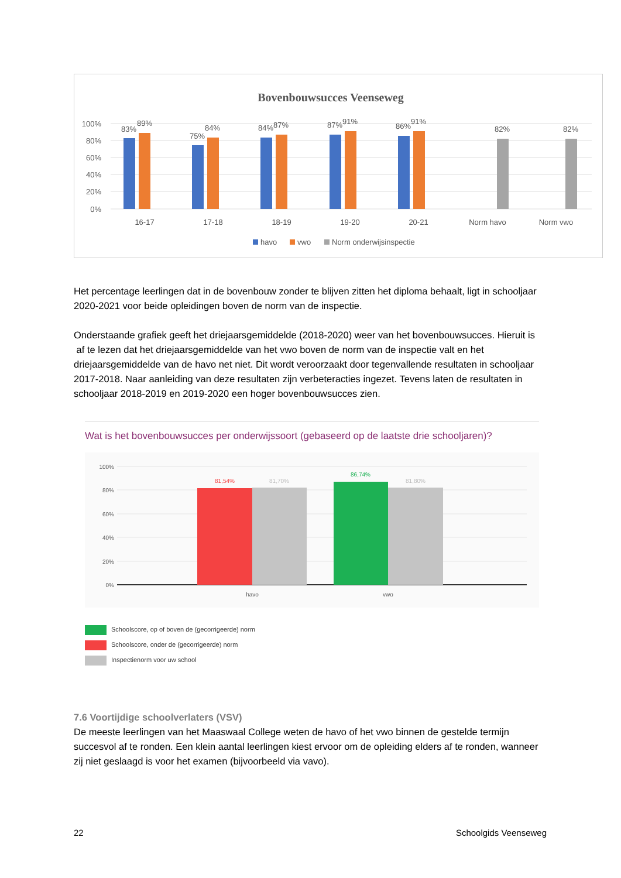Bovenbouwsucces Veenseweg
100%
80%
60%
40%
20%
0%
83%
89%
75%
84%
84%
87%
87%
91%
86%
91%
82%
82%
16-17
17-18
18-19
19-20
20-21
Norm havo
Norm vwo
havo
vwo
Norm onderwijsinspectie
Het percentage leerlingen dat in de bovenbouw zonder te blijven zitten het diploma behaalt, ligt in schooljaar 2020-2021 voor beide opleidingen boven de norm van de inspectie.
Onderstaande grafiek geeft het driejaarsgemiddelde (2018-2020) weer van het bovenbouwsucces. Hieruit is af te lezen dat het driejaarsgemiddelde van het vwo boven de norm van de inspectie valt en het driejaarsgemiddelde van de havo net niet. Dit wordt veroorzaakt door tegenvallende resultaten in schooljaar 2017-2018. Naar aanleiding van deze resultaten zijn verbeteracties ingezet. Tevens laten de resultaten in schooljaar 2018-2019 en 2019-2020 een hoger bovenbouwsucces zien.
Wat is het bovenbouwsucces per onderwijssoort (gebaseerd op de laatste drie schooljaren)?
100%
80%
60%
40%
20%
0%
81,54%
81,70%
86,74%
81,80%
havo
vwo
Schoolscore, op of boven de (gecorrigeerde) norm
Schoolscore, onder de (gecorrigeerde) norm
Inspectienorm voor uw school
7.6 Voortijdige schoolverlaters (VSV)
De meeste leerlingen van het Maaswaal College weten de havo of het vwo binnen de gestelde termijn succesvol af te ronden. Een klein aantal leerlingen kiest ervoor om de opleiding elders af te ronden, wanneer zij niet geslaagd is voor het examen (bijvoorbeeld via vavo).
22 Schoolgids Veenseweg